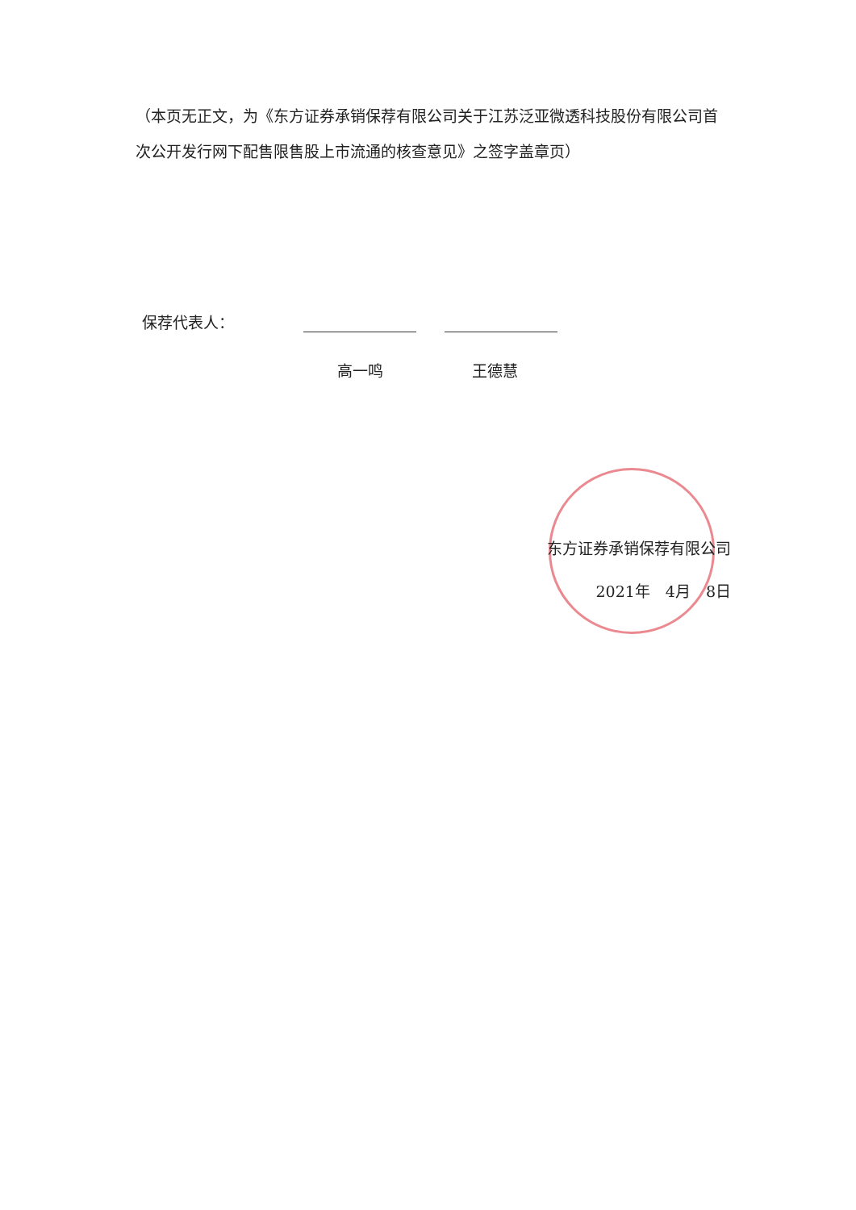（本页无正文，为《东方证券承销保荐有限公司关于江苏泛亚微透科技股份有限公司首次公开发行网下配售限售股上市流通的核查意见》之签字盖章页）
保荐代表人：
高一鸣 王德慧
东方证券承销保荐有限公司
2021年　4月　8日